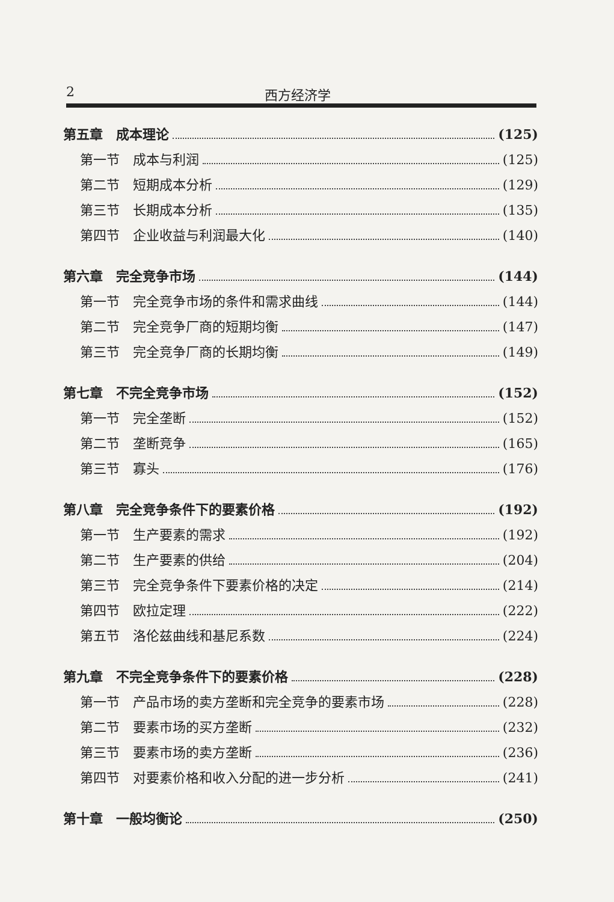2 西方经济学
第五章　成本理论 (125)
第一节　成本与利润 (125)
第二节　短期成本分析 (129)
第三节　长期成本分析 (135)
第四节　企业收益与利润最大化 (140)
第六章　完全竞争市场 (144)
第一节　完全竞争市场的条件和需求曲线 (144)
第二节　完全竞争厂商的短期均衡 (147)
第三节　完全竞争厂商的长期均衡 (149)
第七章　不完全竞争市场 (152)
第一节　完全垄断 (152)
第二节　垄断竞争 (165)
第三节　寡头 (176)
第八章　完全竞争条件下的要素价格 (192)
第一节　生产要素的需求 (192)
第二节　生产要素的供给 (204)
第三节　完全竞争条件下要素价格的决定 (214)
第四节　欧拉定理 (222)
第五节　洛伦兹曲线和基尼系数 (224)
第九章　不完全竞争条件下的要素价格 (228)
第一节　产品市场的卖方垄断和完全竞争的要素市场 (228)
第二节　要素市场的买方垄断 (232)
第三节　要素市场的卖方垄断 (236)
第四节　对要素价格和收入分配的进一步分析 (241)
第十章　一般均衡论 (250)